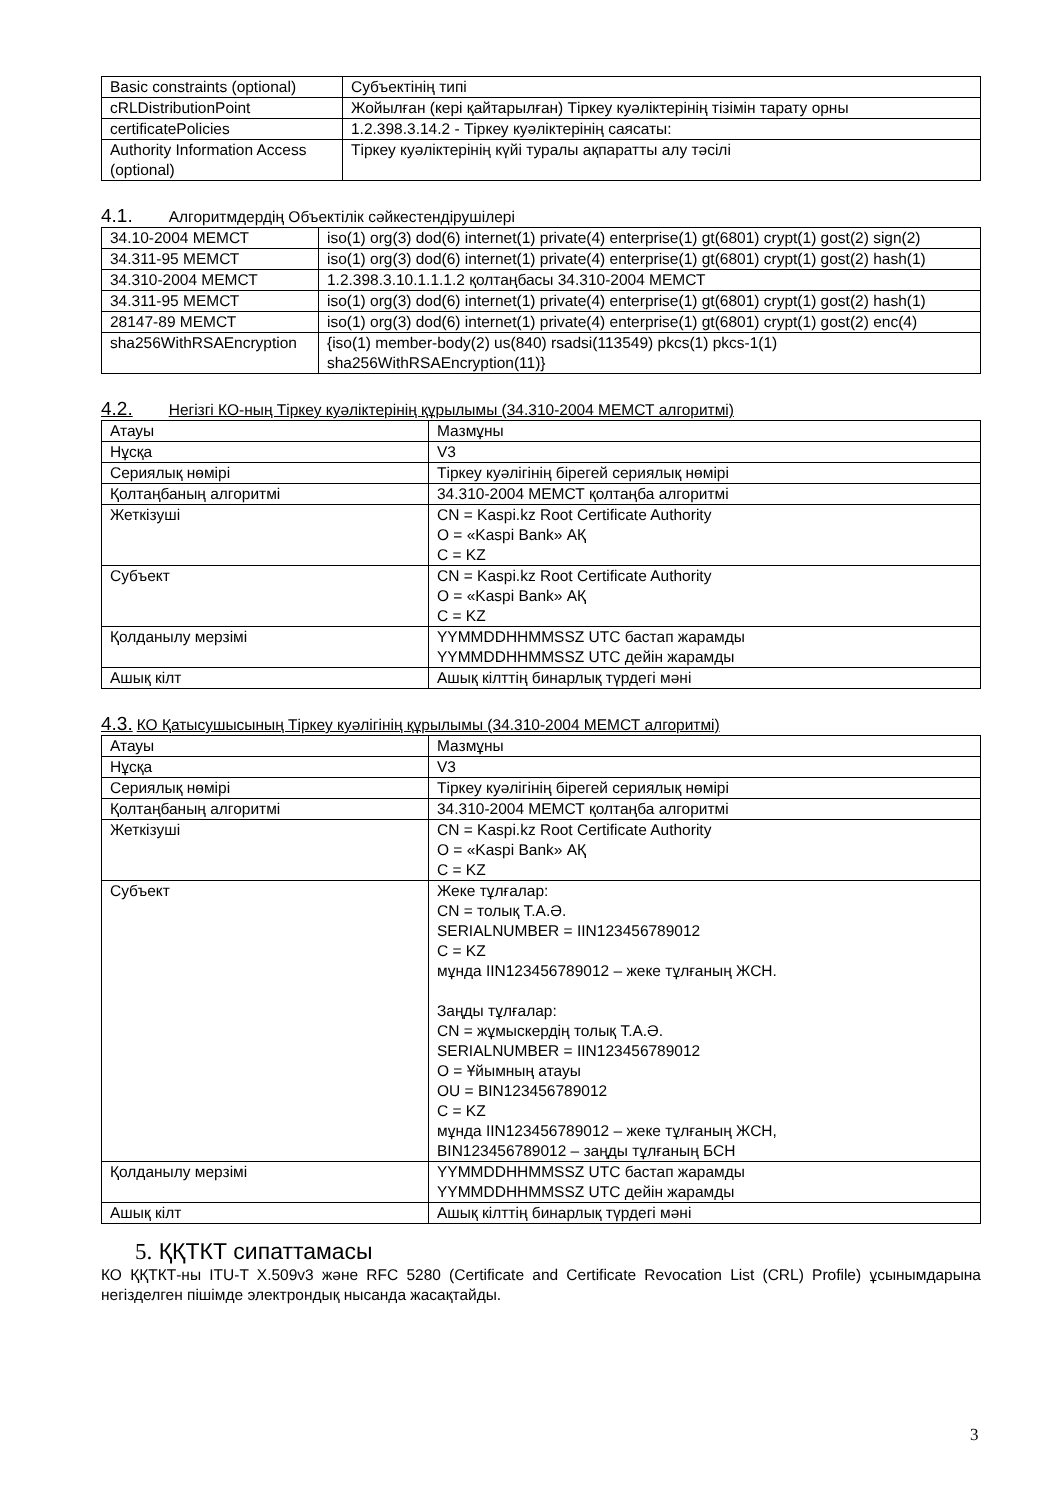| Basic constraints (optional) | Субъектінің типі |
| cRLDistributionPoint | Жойылған (кері қайтарылған) Тіркеу куәліктерінің тізімін тарату орны |
| certificatePolicies | 1.2.398.3.14.2 - Тіркеу куәліктерінің саясаты: |
| Authority Information Access (optional) | Тіркеу куәліктерінің күйі туралы ақпаратты алу тәсілі |
4.1. Алгоритмдердің Объектілік сәйкестендірушілері
| 34.10-2004 МЕМСТ | iso(1) org(3) dod(6) internet(1) private(4) enterprise(1) gt(6801) crypt(1) gost(2) sign(2) |
| 34.311-95 МЕМСТ | iso(1) org(3) dod(6) internet(1) private(4) enterprise(1) gt(6801) crypt(1) gost(2) hash(1) |
| 34.310-2004 МЕМСТ | 1.2.398.3.10.1.1.1.2 қолтаңбасы 34.310-2004 МЕМСТ |
| 34.311-95 МЕМСТ | iso(1) org(3) dod(6) internet(1) private(4) enterprise(1) gt(6801) crypt(1) gost(2) hash(1) |
| 28147-89 МЕМСТ | iso(1) org(3) dod(6) internet(1) private(4) enterprise(1) gt(6801) crypt(1) gost(2) enc(4) |
| sha256WithRSAEncryption | {iso(1) member-body(2) us(840) rsadsi(113549) pkcs(1) pkcs-1(1) sha256WithRSAEncryption(11)} |
4.2. Негізгі КО-ның Тіркеу куәліктерінің құрылымы (34.310-2004 МЕМСТ алгоритмі)
| Атауы | Мазмұны |
| Нұсқа | V3 |
| Сериялық нөмірі | Тіркеу куәлігінің бірегей сериялық нөмірі |
| Қолтаңбаның алгоритмі | 34.310-2004 МЕМСТ қолтаңба алгоритмі |
| Жеткізуші | CN = Kaspi.kz Root Certificate Authority O = «Kaspi Bank» АҚ C = KZ |
| Субъект | CN = Kaspi.kz Root Certificate Authority O = «Kaspi Bank» АҚ C = KZ |
| Қолданылу мерзімі | YYMMDDHHMMSSZ UTC бастап жарамды YYMMDDHHMMSSZ UTC дейін жарамды |
| Ашық кілт | Ашық кілттің бинарлық түрдегі мәні |
4.3. КО Қатысушысының Тіркеу куәлігінің құрылымы (34.310-2004 МЕМСТ алгоритмі)
| Атауы | Мазмұны |
| Нұсқа | V3 |
| Сериялық нөмірі | Тіркеу куәлігінің бірегей сериялық нөмірі |
| Қолтаңбаның алгоритмі | 34.310-2004 МЕМСТ қолтаңба алгоритмі |
| Жеткізуші | CN = Kaspi.kz Root Certificate Authority O = «Kaspi Bank» АҚ C = KZ |
| Субъект | Жеке тұлғалар: CN = толық Т.А.Ә. SERIALNUMBER = IIN123456789012 C = KZ мұнда IIN123456789012 – жеке тұлғаның ЖСН. Заңды тұлғалар: CN = жұмыскердің толық Т.А.Ә. SERIALNUMBER = IIN123456789012 O = Ұйымның атауы OU = BIN123456789012 C = KZ мұнда IIN123456789012 – жеке тұлғаның ЖСН, BIN123456789012 – заңды тұлғаның БСН |
| Қолданылу мерзімі | YYMMDDHHMMSSZ UTC бастап жарамды YYMMDDHHMMSSZ UTC дейін жарамды |
| Ашық кілт | Ашық кілттің бинарлық түрдегі мәні |
5. ҚҚТКТ сипаттамасы
КО ҚҚТКТ-ны ITU-T X.509v3 және RFC 5280 (Certificate and Certificate Revocation List (CRL) Profile) ұсынымдарына негізделген пішімде электрондық нысанда жасақтайды.
3